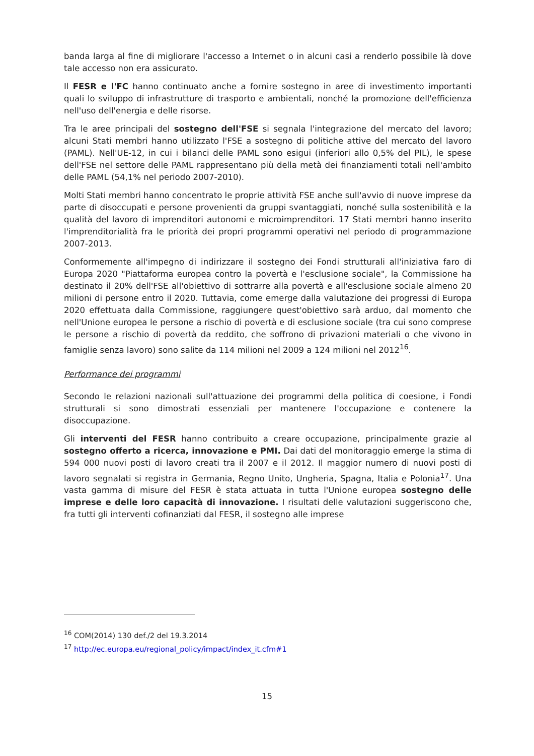banda larga al fine di migliorare l'accesso a Internet o in alcuni casi a renderlo possibile là dove tale accesso non era assicurato.
Il FESR e l'FC hanno continuato anche a fornire sostegno in aree di investimento importanti quali lo sviluppo di infrastrutture di trasporto e ambientali, nonché la promozione dell'efficienza nell'uso dell'energia e delle risorse.
Tra le aree principali del sostegno dell'FSE si segnala l'integrazione del mercato del lavoro; alcuni Stati membri hanno utilizzato l'FSE a sostegno di politiche attive del mercato del lavoro (PAML). Nell'UE-12, in cui i bilanci delle PAML sono esigui (inferiori allo 0,5% del PIL), le spese dell'FSE nel settore delle PAML rappresentano più della metà dei finanziamenti totali nell'ambito delle PAML (54,1% nel periodo 2007-2010).
Molti Stati membri hanno concentrato le proprie attività FSE anche sull'avvio di nuove imprese da parte di disoccupati e persone provenienti da gruppi svantaggiati, nonché sulla sostenibilità e la qualità del lavoro di imprenditori autonomi e microimprenditori. 17 Stati membri hanno inserito l'imprenditorialità fra le priorità dei propri programmi operativi nel periodo di programmazione 2007-2013.
Conformemente all'impegno di indirizzare il sostegno dei Fondi strutturali all'iniziativa faro di Europa 2020 "Piattaforma europea contro la povertà e l'esclusione sociale", la Commissione ha destinato il 20% dell'FSE all'obiettivo di sottrarre alla povertà e all'esclusione sociale almeno 20 milioni di persone entro il 2020. Tuttavia, come emerge dalla valutazione dei progressi di Europa 2020 effettuata dalla Commissione, raggiungere quest'obiettivo sarà arduo, dal momento che nell'Unione europea le persone a rischio di povertà e di esclusione sociale (tra cui sono comprese le persone a rischio di povertà da reddito, che soffrono di privazioni materiali o che vivono in famiglie senza lavoro) sono salite da 114 milioni nel 2009 a 124 milioni nel 2012<sup>16</sup>.
Performance dei programmi
Secondo le relazioni nazionali sull'attuazione dei programmi della politica di coesione, i Fondi strutturali si sono dimostrati essenziali per mantenere l'occupazione e contenere la disoccupazione.
Gli interventi del FESR hanno contribuito a creare occupazione, principalmente grazie al sostegno offerto a ricerca, innovazione e PMI. Dai dati del monitoraggio emerge la stima di 594 000 nuovi posti di lavoro creati tra il 2007 e il 2012. Il maggior numero di nuovi posti di lavoro segnalati si registra in Germania, Regno Unito, Ungheria, Spagna, Italia e Polonia<sup>17</sup>. Una vasta gamma di misure del FESR è stata attuata in tutta l'Unione europea sostegno delle imprese e delle loro capacità di innovazione. I risultati delle valutazioni suggeriscono che, fra tutti gli interventi cofinanziati dal FESR, il sostegno alle imprese
<sup>16</sup> COM(2014) 130 def./2 del 19.3.2014
<sup>17</sup> http://ec.europa.eu/regional_policy/impact/index_it.cfm#1
15